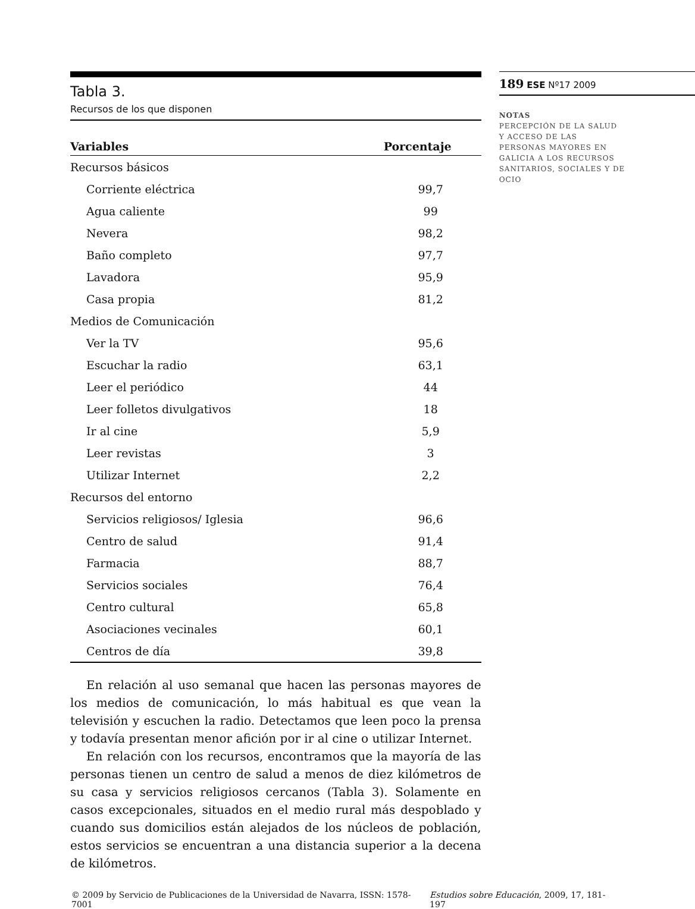Tabla 3.
Recursos de los que disponen
| Variables | Porcentaje |
| --- | --- |
| Recursos básicos | |
| Corriente eléctrica | 99,7 |
| Agua caliente | 99 |
| Nevera | 98,2 |
| Baño completo | 97,7 |
| Lavadora | 95,9 |
| Casa propia | 81,2 |
| Medios de Comunicación | |
| Ver la TV | 95,6 |
| Escuchar la radio | 63,1 |
| Leer el periódico | 44 |
| Leer folletos divulgativos | 18 |
| Ir al cine | 5,9 |
| Leer revistas | 3 |
| Utilizar Internet | 2,2 |
| Recursos del entorno | |
| Servicios religiosos/ Iglesia | 96,6 |
| Centro de salud | 91,4 |
| Farmacia | 88,7 |
| Servicios sociales | 76,4 |
| Centro cultural | 65,8 |
| Asociaciones vecinales | 60,1 |
| Centros de día | 39,8 |
En relación al uso semanal que hacen las personas mayores de los medios de comunicación, lo más habitual es que vean la televisión y escuchen la radio. Detectamos que leen poco la prensa y todavía presentan menor afición por ir al cine o utilizar Internet.
En relación con los recursos, encontramos que la mayoría de las personas tienen un centro de salud a menos de diez kilómetros de su casa y servicios religiosos cercanos (Tabla 3). Solamente en casos excepcionales, situados en el medio rural más despoblado y cuando sus domicilios están alejados de los núcleos de población, estos servicios se encuentran a una distancia superior a la decena de kilómetros.
189 ESE Nº17 2009
NOTAS
PERCEPCIÓN DE LA SALUD
Y ACCESO DE LAS
PERSONAS MAYORES EN
GALICIA A LOS RECURSOS
SANITARIOS, SOCIALES Y DE
OCIO
© 2009 by Servicio de Publicaciones de la Universidad de Navarra, ISSN: 1578-7001 Estudios sobre Educación, 2009, 17, 181-197